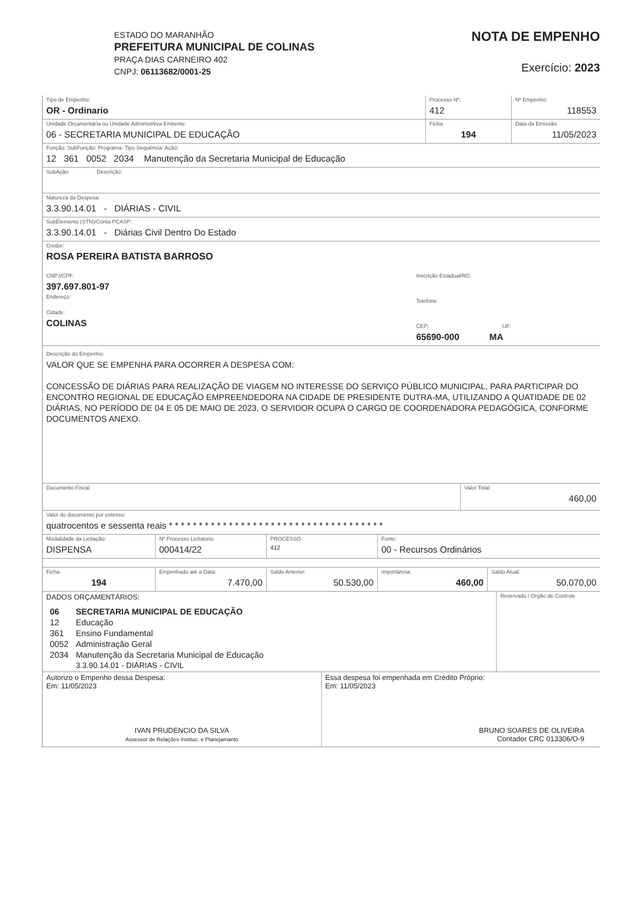ESTADO DO MARANHÃO
PREFEITURA MUNICIPAL DE COLINAS
PRAÇA DIAS CARNEIRO 402
CNPJ: 06113682/0001-25
NOTA DE EMPENHO
Exercício: 2023
Tipo de Empenho:
OR - Ordinario
Processo Nº:
412
Nº Empenho:
118553
Unidade Orçamentária ou Unidade Administrtiva Emitente:
06 - SECRETARIA MUNICIPAL DE EDUCAÇÃO
Ficha:
194
Data da Emissão:
11/05/2023
Função: SubFunção: Programa: Tipo Sequência: Ação:
12 361 0052 2034 Manutenção da Secretaria Municipal de Educação
SubAção: Descrição:
Natureza da Despesa:
3.3.90.14.01 - DIÁRIAS - CIVIL
SubElemento (STN)/Conta PCASP:
3.3.90.14.01 - Diárias Civil Dentro Do Estado
Credor:
ROSA PEREIRA BATISTA BARROSO
CNPJ/CPF:
397.697.801-97
Endereço:
Cidade:
COLINAS
Inscrição Estadual/RG:
Telefone:
CEP: UF:
65690-000 MA
Descrição do Empenho:
VALOR QUE SE EMPENHA PARA OCORRER A DESPESA COM:
CONCESSÃO DE DIÁRIAS PARA REALIZAÇÃO DE VIAGEM NO INTERESSE DO SERVIÇO PÚBLICO MUNICIPAL, PARA PARTICIPAR DO ENCONTRO REGIONAL DE EDUCAÇÃO EMPREENDEDORA NA CIDADE DE PRESIDENTE DUTRA-MA, UTILIZANDO A QUATIDADE DE 02 DIÁRIAS, NO PERÍODO DE 04 E 05 DE MAIO DE 2023, O SERVIDOR OCUPA O CARGO DE COORDENADORA PEDAGÓGICA, CONFORME DOCUMENTOS ANEXO.
Documento Fiscal
Valor Total:
460,00
Valor do documento por extenso:
quatrocentos e sessenta reais * * * * * * * * * * * * * * * * * * * * * * * * * * * * * * * * * * * *
Modalidade da Licitação:
DISPENSA
Nº Processo Licitatorio
000414/22
PROCESSO
412
Fonte:
00 - Recursos Ordinários
Ficha:
194
Empenhado até a Data:
7.470,00
Saldo Anterior:
50.530,00
Importância:
460,00
Saldo Atual:
50.070,00
DADOS ORÇAMENTÁRIOS:
| 06 | SECRETARIA MUNICIPAL DE EDUCAÇÃO |
| 12 | Educação |
| 361 | Ensino Fundamental |
| 0052 | Administração Geral |
| 2034 | Manutenção da Secretaria Municipal de Educação |
| | 3.3.90.14.01 - DIÁRIAS - CIVIL |
Reservado / Orgão de Controle
Autorizo o Empenho dessa Despesa:
Em: 11/05/2023
IVAN PRUDENCIO DA SILVA
Assessor de Relações Instituc. e Planejamanto
Essa despesa foi empenhada em Crédito Próprio:
Em: 11/05/2023
BRUNO SOARES DE OLIVEIRA
Contador CRC 013306/O-9